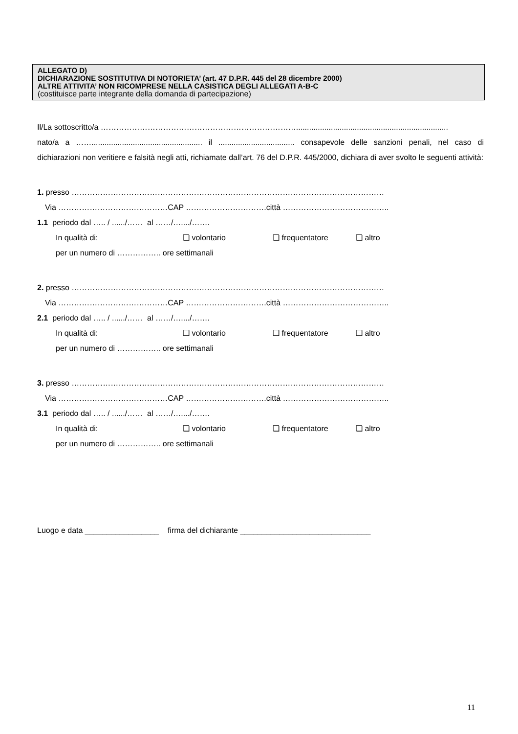ALLEGATO D)
DICHIARAZIONE SOSTITUTIVA DI NOTORIETA’ (art. 47 D.P.R. 445 del 28 dicembre 2000)
ALTRE ATTIVITA’ NON RICOMPRESE NELLA CASISTICA DEGLI ALLEGATI A-B-C
(costituisce parte integrante della domanda di partecipazione)
Il/La sottoscritto/a …………………………………………………………………......................................................................
nato/a a ……................................................... il ................................... consapevole delle sanzioni penali, nel caso di dichiarazioni non veritiere e falsità negli atti, richiamate dall’art. 76 del D.P.R. 445/2000, dichiara di aver svolto le seguenti attività:
1. presso …………………………………………………………………………………………………………
Via ……………………………………CAP ………………………….città …………………………………..
1.1 periodo dal ….. / ....../…… al ……/…..../…….
In qualità di: ❑ volontario ❑ frequentatore ❑ altro
per un numero di …………….. ore settimanali
2. presso …………………………………………………………………………………………………………
Via ……………………………………CAP ………………………….città …………………………………..
2.1 periodo dal ….. / ....../…… al ……/…..../…….
In qualità di: ❑ volontario ❑ frequentatore ❑ altro
per un numero di …………….. ore settimanali
3. presso …………………………………………………………………………………………………………
Via ……………………………………CAP ………………………….città …………………………………..
3.1 periodo dal ….. / ....../…… al ……/…..../…….
In qualità di: ❑ volontario ❑ frequentatore ❑ altro
per un numero di …………….. ore settimanali
Luogo e data _________________ firma del dichiarante ______________________________
11